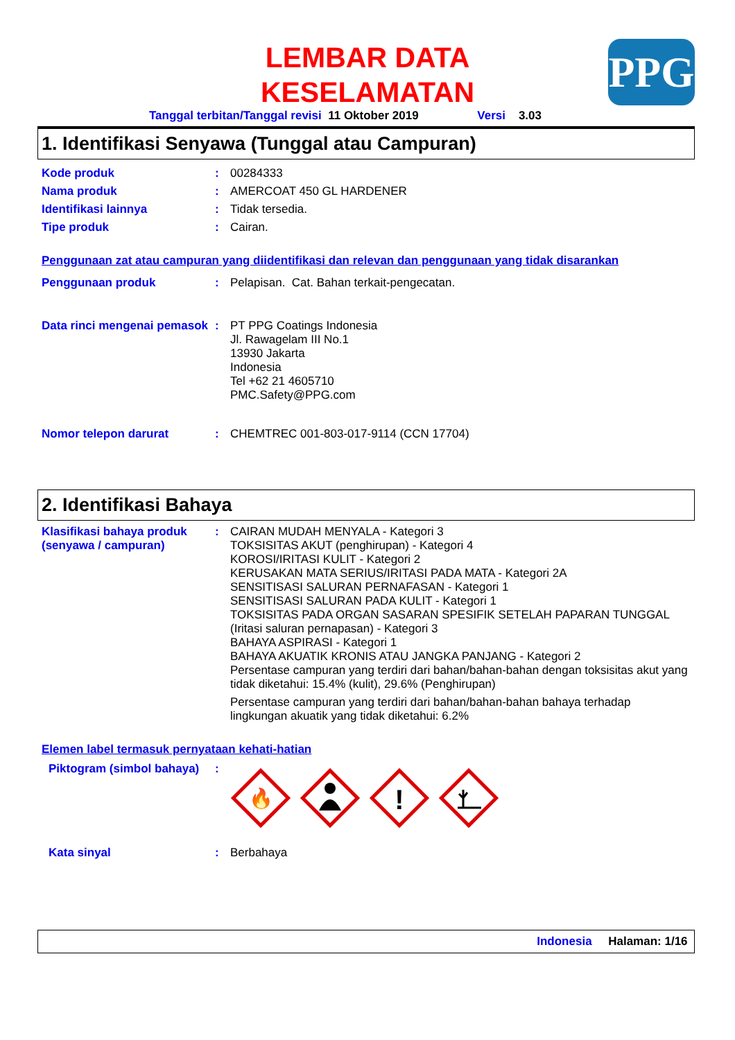LEMBAR DATA KESELAMATAN
PPG
Tanggal terbitan/Tanggal revisi 11 Oktober 2019 Versi 3.03
1. Identifikasi Senyawa (Tunggal atau Campuran)
Kode produk : 00284333
Nama produk : AMERCOAT 450 GL HARDENER
Identifikasi lainnya : Tidak tersedia.
Tipe produk : Cairan.
Penggunaan zat atau campuran yang diidentifikasi dan relevan dan penggunaan yang tidak disarankan
Penggunaan produk : Pelapisan. Cat. Bahan terkait-pengecatan.
Data rinci mengenai pemasok
: PT PPG Coatings Indonesia
Jl. Rawagelam III No.1
13930 Jakarta
Indonesia
Tel +62 21 4605710
PMC.Safety@PPG.com
Nomor telepon darurat : CHEMTREC 001-803-017-9114 (CCN 17704)
2. Identifikasi Bahaya
Klasifikasi bahaya produk (senyawa / campuran)
: CAIRAN MUDAH MENYALA - Kategori 3
TOKSISITAS AKUT (penghirupan) - Kategori 4
KOROSI/IRITASI KULIT - Kategori 2
KERUSAKAN MATA SERIUS/IRITASI PADA MATA - Kategori 2A
SENSITISASI SALURAN PERNAFASAN - Kategori 1
SENSITISASI SALURAN PADA KULIT - Kategori 1
TOKSISITAS PADA ORGAN SASARAN SPESIFIK SETELAH PAPARAN TUNGGAL (Iritasi saluran pernapasan) - Kategori 3
BAHAYA ASPIRASI - Kategori 1
BAHAYA AKUATIK KRONIS ATAU JANGKA PANJANG - Kategori 2
Persentase campuran yang terdiri dari bahan/bahan-bahan dengan toksisitas akut yang tidak diketahui: 15.4% (kulit), 29.6% (Penghirupan)
Persentase campuran yang terdiri dari bahan/bahan-bahan bahaya terhadap lingkungan akuatik yang tidak diketahui: 6.2%
Elemen label termasuk pernyataan kehati-hatian
Piktogram (simbol bahaya)
:
🔥
!
Kata sinyal : Berbahaya
Indonesia Halaman: 1/16